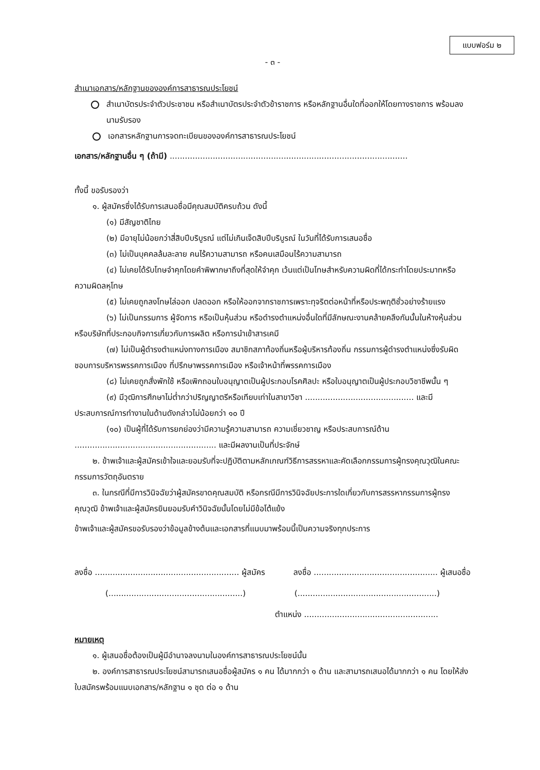แบบฟอร์ม ๒
- ๓ -
สำเนาเอกสาร/หลักฐานขององค์การสาธารณประโยชน์
สำเนาบัตรประจำตัวประชาชน หรือสำเนาบัตรประจำตัวข้าราชการ หรือหลักฐานอื่นใดที่ออกให้โดยทางราชการ พร้อมลงนามรับรอง
เอกสารหลักฐานการจดทะเบียนขององค์การสาธารณประโยชน์
เอกสาร/หลักฐานอื่น ๆ (ถ้ามี) ..............................................................................................
ทั้งนี้ ขอรับรองว่า
๑. ผู้สมัครซึ่งได้รับการเสนอชื่อมีคุณสมบัติครบถ้วน ดังนี้
(๑) มีสัญชาติไทย
(๒) มีอายุไม่น้อยกว่าสี่สิบปีบริบูรณ์ แต่ไม่เกินเจ็ดสิบปีบริบูรณ์ ในวันที่ได้รับการเสนอชื่อ
(๓) ไม่เป็นบุคคลล้มละลาย คนไร้ความสามารถ หรือคนเสมือนไร้ความสามารถ
(๔) ไม่เคยได้รับโทษจำคุกโดยคำพิพากษาถึงที่สุดให้จำคุก เว้นแต่เป็นโทษสำหรับความผิดที่ได้กระทำโดยประมาทหรือความผิดลหุโทษ
(๕) ไม่เคยถูกลงโทษไล่ออก ปลดออก หรือให้ออกจากราชการเพราะทุจริตต่อหน้าที่หรือประพฤติชั่วอย่างร้ายแรง
(๖) ไม่เป็นกรรมการ ผู้จัดการ หรือเป็นหุ้นส่วน หรือดำรงตำแหน่งอื่นใดที่มีลักษณะงานคล้ายคลึงกันนั้นในห้างหุ้นส่วน หรือบริษัทที่ประกอบกิจการเกี่ยวกับการผลิต หรือการนำเข้าสารเคมี
(๗) ไม่เป็นผู้ดำรงตำแหน่งทางการเมือง สมาชิกสภาท้องถิ่นหรือผู้บริหารท้องถิ่น กรรมการผู้ดำรงตำแหน่งซึ่งรับผิดชอบการบริหารพรรคการเมือง ที่ปรึกษาพรรคการเมือง หรือเจ้าหน้าที่พรรคการเมือง
(๘) ไม่เคยถูกสั่งพักใช้ หรือเพิกถอนใบอนุญาตเป็นผู้ประกอบโรคศิลปะ หรือใบอนุญาตเป็นผู้ประกอบวิชาชีพนั้น ๆ
(๙) มีวุฒิการศึกษาไม่ต่ำกว่าปริญญาตรีหรือเทียบเท่าในสาขาวิชา ........................................... และมีประสบการณ์การทำงานในด้านดังกล่าวไม่น้อยกว่า ๑๐ ปี
(๑๐) เป็นผู้ที่ได้รับการยกย่องว่ามีความรู้ความสามารถ ความเชี่ยวชาญ หรือประสบการณ์ด้าน ........................................................ และมีผลงานเป็นที่ประจักษ์
๒. ข้าพเจ้าและผู้สมัครเข้าใจและยอมรับที่จะปฏิบัติตามหลักเกณฑ์วิธีการสรรหาและคัดเลือกกรรมการผู้ทรงคุณวุฒิในคณะกรรมการวัตถุอันตราย
๓. ในกรณีที่มีการวินิจฉัยว่าผู้สมัครขาดคุณสมบัติ หรือกรณีมีการวินิจฉัยประการใดเกี่ยวกับการสรรหากรรมการผู้ทรงคุณวุฒิ ข้าพเจ้าและผู้สมัครยินยอมรับคำวินิจฉัยนั้นโดยไม่มีข้อโต้แย้ง
ข้าพเจ้าและผู้สมัครขอรับรองว่าข้อมูลข้างต้นและเอกสารที่แนบมาพร้อมนี้เป็นความจริงทุกประการ
ลงชื่อ ......................................................... ผู้สมัคร ลงชื่อ ................................................. ผู้เสนอชื่อ
(.....................................................) (.......................................................)
ตำแหน่ง .....................................................
หมายเหตุ
๑. ผู้เสนอชื่อต้องเป็นผู้มีอำนาจลงนามในองค์การสาธารณประโยชน์นั้น
๒. องค์การสาธารณประโยชน์สามารถเสนอชื่อผู้สมัคร ๑ คน ได้มากกว่า ๑ ด้าน และสามารถเสนอได้มากกว่า ๑ คน โดยให้ส่งใบสมัครพร้อมแนบเอกสาร/หลักฐาน ๑ ชุด ต่อ ๑ ด้าน